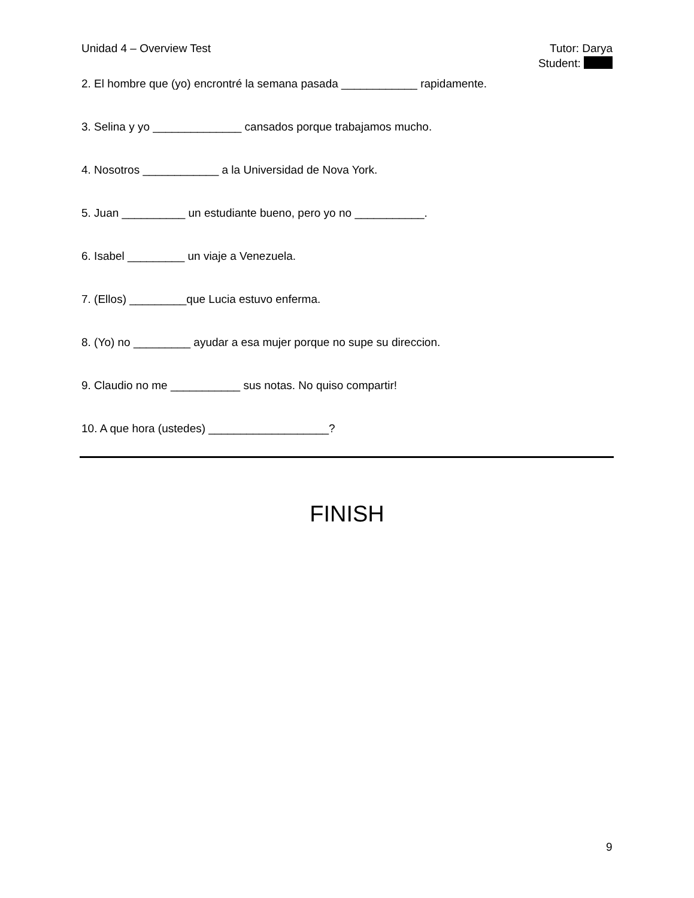Unidad 4 – Overview Test Tutor: Darya
Student:
2. El hombre que (yo) encrontré la semana pasada ____________ rapidamente.
3. Selina y yo ______________ cansados porque trabajamos mucho.
4. Nosotros ____________ a la Universidad de Nova York.
5. Juan __________ un estudiante bueno, pero yo no ___________.
6. Isabel _________ un viaje a Venezuela.
7. (Ellos) _________que Lucia estuvo enferma.
8. (Yo) no _________ ayudar a esa mujer porque no supe su direccion.
9. Claudio no me ___________ sus notas. No quiso compartir!
10. A que hora (ustedes) ___________________?
FINISH
9